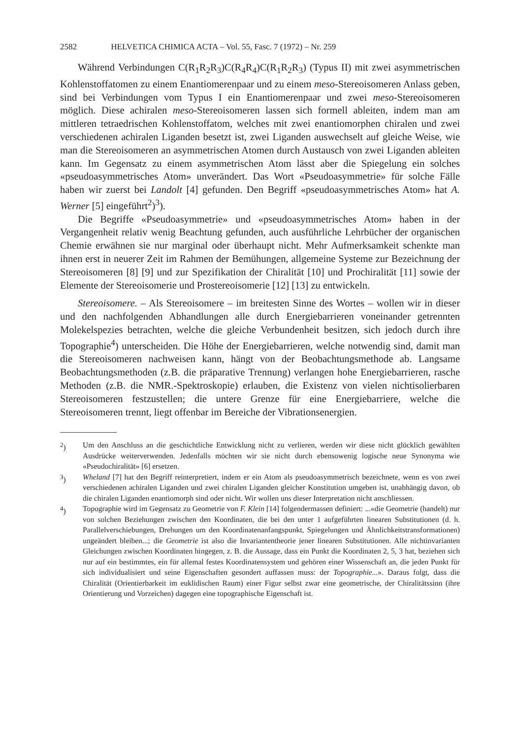2582 HELVETICA CHIMICA ACTA – Vol. 55, Fasc. 7 (1972) – Nr. 259
Während Verbindungen C(R<sub>1</sub>R<sub>2</sub>R<sub>3</sub>)C(R<sub>4</sub>R<sub>4</sub>)C(R<sub>1</sub>R<sub>2</sub>R<sub>3</sub>) (Typus II) mit zwei asymmetrischen Kohlenstoffatomen zu einem Enantiomerenpaar und zu einem meso-Stereoisomeren Anlass geben, sind bei Verbindungen vom Typus I ein Enantiomerenpaar und zwei meso-Stereoisomeren möglich. Diese achiralen meso-Stereoisomeren lassen sich formell ableiten, indem man am mittleren tetraedrischen Kohlenstoffatom, welches mit zwei enantiomorphen chiralen und zwei verschiedenen achiralen Liganden besetzt ist, zwei Liganden auswechselt auf gleiche Weise, wie man die Stereoisomeren an asymmetrischen Atomen durch Austausch von zwei Liganden ableiten kann. Im Gegensatz zu einem asymmetrischen Atom lässt aber die Spiegelung ein solches «pseudoasymmetrisches Atom» unverändert. Das Wort «Pseudoasymmetrie» für solche Fälle haben wir zuerst bei Landolt [4] gefunden. Den Begriff «pseudoasymmetrisches Atom» hat A. Werner [5] eingeführt<sup>2</sup>)<sup>3</sup>).
Die Begriffe «Pseudoasymmetrie» und «pseudoasymmetrisches Atom» haben in der Vergangenheit relativ wenig Beachtung gefunden, auch ausführliche Lehrbücher der organischen Chemie erwähnen sie nur marginal oder überhaupt nicht. Mehr Aufmerksamkeit schenkte man ihnen erst in neuerer Zeit im Rahmen der Bemühungen, allgemeine Systeme zur Bezeichnung der Stereoisomeren [8] [9] und zur Spezifikation der Chiralität [10] und Prochiralität [11] sowie der Elemente der Stereoisomerie und Prostereoisomerie [12] [13] zu entwickeln.
Stereoisomere. – Als Stereoisomere – im breitesten Sinne des Wortes – wollen wir in dieser und den nachfolgenden Abhandlungen alle durch Energiebarrieren voneinander getrennten Molekelspezies betrachten, welche die gleiche Verbundenheit besitzen, sich jedoch durch ihre Topographie<sup>4</sup>) unterscheiden. Die Höhe der Energiebarrieren, welche notwendig sind, damit man die Stereoisomeren nachweisen kann, hängt von der Beobachtungsmethode ab. Langsame Beobachtungsmethoden (z.B. die präparative Trennung) verlangen hohe Energiebarrieren, rasche Methoden (z.B. die NMR.-Spektroskopie) erlauben, die Existenz von vielen nichtisolierbaren Stereoisomeren festzustellen; die untere Grenze für eine Energiebarriere, welche die Stereoisomeren trennt, liegt offenbar im Bereiche der Vibrationsenergien.
<sup>2</sup>) Um den Anschluss an die geschichtliche Entwicklung nicht zu verlieren, werden wir diese nicht glücklich gewählten Ausdrücke weiterverwenden. Jedenfalls möchten wir sie nicht durch ebensowenig logische neue Synonyma wie «Pseudochiralität» [6] ersetzen.
<sup>3</sup>) Wheland [7] hat den Begriff reinterpretiert, indem er ein Atom als pseudoasymmetrisch bezeichnete, wenn es von zwei verschiedenen achiralen Liganden und zwei chiralen Liganden gleicher Konstitution umgeben ist, unabhängig davon, ob die chiralen Liganden enantiomorph sind oder nicht. Wir wollen uns dieser Interpretation nicht anschliessen.
<sup>4</sup>) Topographie wird im Gegensatz zu Geometrie von F. Klein [14] folgendermassen definiert: ...«die Geometrie (handelt) nur von solchen Beziehungen zwischen den Koordinaten, die bei den unter 1 aufgeführten linearen Substitutionen (d. h. Parallelverschiebungen, Drehungen um den Koordinatenanfangspunkt, Spiegelungen und Ähnlichkeitstransformationen) ungeändert bleiben...; die Geometrie ist also die Invariantentheorie jener linearen Substitutionen. Alle nichtinvarianten Gleichungen zwischen Koordinaten hingegen, z. B. die Aussage, dass ein Punkt die Koordinaten 2, 5, 3 hat, beziehen sich nur auf ein bestimmtes, ein für allemal festes Koordinatensystem und gehören einer Wissenschaft an, die jeden Punkt für sich individualisiert und seine Eigenschaften gesondert auffassen muss: der Topographie...». Daraus folgt, dass die Chiralität (Orientierbarkeit im euklidischen Raum) einer Figur selbst zwar eine geometrische, der Chiralitätssinn (ihre Orientierung und Vorzeichen) dagegen eine topographische Eigenschaft ist.